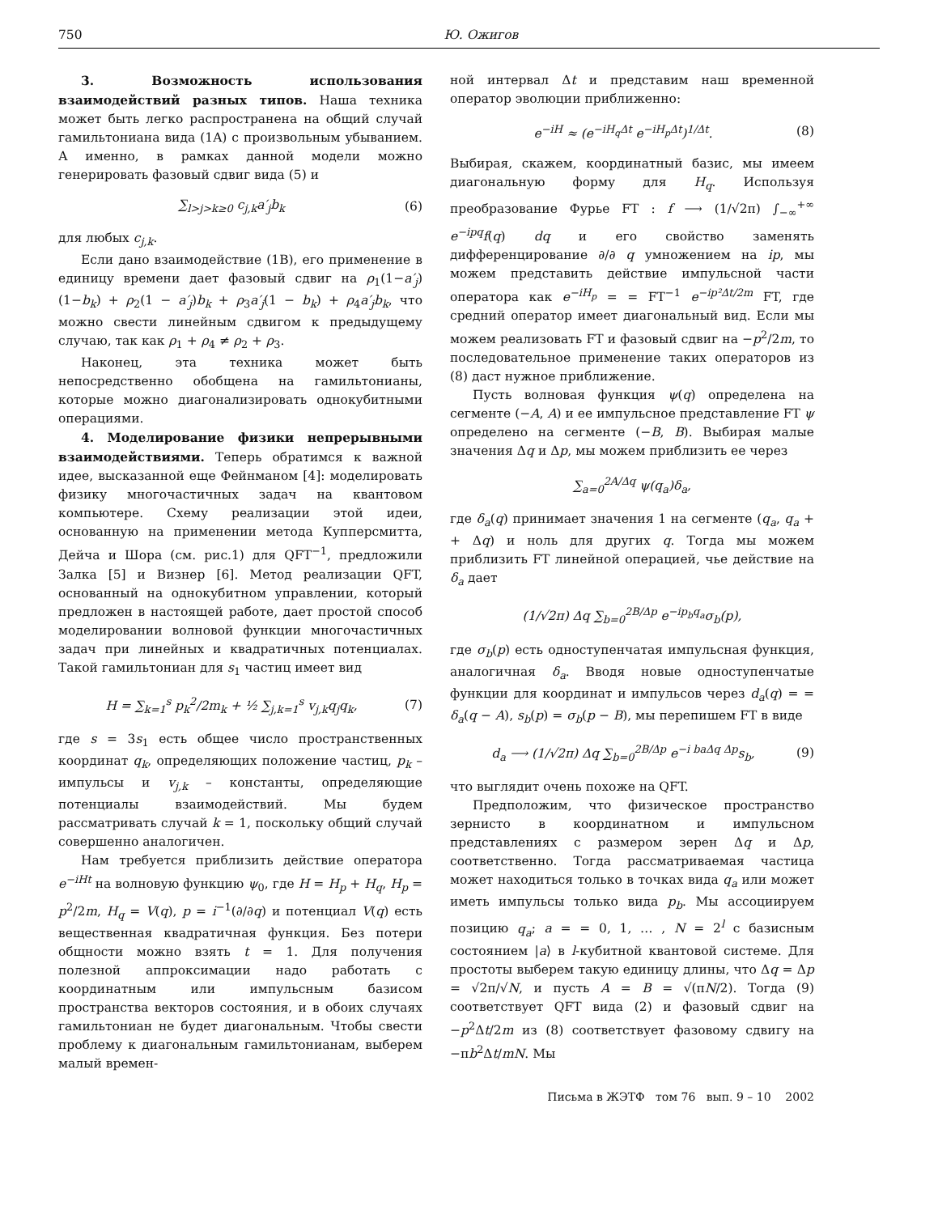750 Ю. Ожигов
3. Возможность использования взаимодействий разных типов. Наша техника может быть легко распространена на общий случай гамильтониана вида (1A) с произвольным убыванием. А именно, в рамках данной модели можно генерировать фазовый сдвиг вида (5) и
∑<sub>l>j>k≥0</sub> c<sub>j,k</sub>a′<sub>j</sub>b<sub>k</sub> (6)
для любых c<sub>j,k</sub>.
Если дано взаимодействие (1B), его применение в единицу времени дает фазовый сдвиг на ρ<sub>1</sub>(1−a′<sub>j</sub>)(1−b<sub>k</sub>) + ρ<sub>2</sub>(1 − a′<sub>j</sub>)b<sub>k</sub> + ρ<sub>3</sub>a′<sub>j</sub>(1 − b<sub>k</sub>) + ρ<sub>4</sub>a′<sub>j</sub>b<sub>k</sub>, что можно свести линейным сдвигом к предыдущему случаю, так как ρ<sub>1</sub> + ρ<sub>4</sub> ≠ ρ<sub>2</sub> + ρ<sub>3</sub>.
Наконец, эта техника может быть непосредственно обобщена на гамильтонианы, которые можно диагонализировать однокубитными операциями.
4. Моделирование физики непрерывными взаимодействиями. Теперь обратимся к важной идее, высказанной еще Фейнманом [4]: моделировать физику многочастичных задач на квантовом компьютере. Схему реализации этой идеи, основанную на применении метода Купперсмитта, Дейча и Шора (см. рис.1) для QFT<sup>−1</sup>, предложили Залка [5] и Визнер [6]. Метод реализации QFT, основанный на однокубитном управлении, который предложен в настоящей работе, дает простой способ моделировании волновой функции многочастичных задач при линейных и квадратичных потенциалах. Такой гамильтониан для s<sub>1</sub> частиц имеет вид
H = ∑<sub>k=1</sub><sup>s</sup> p<sub>k</sub><sup>2</sup>/2m<sub>k</sub> + ½ ∑<sub>j,k=1</sub><sup>s</sup> v<sub>j,k</sub>q<sub>j</sub>q<sub>k</sub>, (7)
где s = 3s<sub>1</sub> есть общее число пространственных координат q<sub>k</sub>, определяющих положение частиц, p<sub>k</sub> – импульсы и v<sub>j,k</sub> – константы, определяющие потенциалы взаимодействий. Мы будем рассматривать случай k = 1, поскольку общий случай совершенно аналогичен.
Нам требуется приблизить действие оператора e<sup>−iHt</sup> на волновую функцию ψ<sub>0</sub>, где H = H<sub>p</sub> + H<sub>q</sub>, H<sub>p</sub> = p<sup>2</sup>/2m, H<sub>q</sub> = V(q), p = i<sup>−1</sup>(∂/∂q) и потенциал V(q) есть вещественная квадратичная функция. Без потери общности можно взять t = 1. Для получения полезной аппроксимации надо работать с координатным или импульсным базисом пространства векторов состояния, и в обоих случаях гамильтониан не будет диагональным. Чтобы свести проблему к диагональным гамильтонианам, выберем малый времен-
ной интервал Δt и представим наш временной оператор эволюции приближенно:
e<sup>−iH</sup> ≈ (e<sup>−iH<sub>q</sub>Δt</sup> e<sup>−iH<sub>p</sub>Δt</sup>)<sup>1/Δt</sup>. (8)
Выбирая, скажем, координатный базис, мы имеем диагональную форму для H<sub>q</sub>. Используя преобразование Фурье FT : f ⟶ (1/√2π) ∫<sub>−∞</sub><sup>+∞</sup> e<sup>−ipq</sup>f(q) dq и его свойство заменять дифференцирование ∂/∂ q умножением на ip, мы можем представить действие импульсной части оператора как e<sup>−iH<sub>p</sub></sup> = = FT<sup>−1</sup> e<sup>−ip²Δt/2m</sup> FT, где средний оператор имеет диагональный вид. Если мы можем реализовать FT и фазовый сдвиг на −p<sup>2</sup>/2m, то последовательное применение таких операторов из (8) даст нужное приближение.
Пусть волновая функция ψ(q) определена на сегменте (−A, A) и ее импульсное представление FT ψ определено на сегменте (−B, B). Выбирая малые значения Δq и Δp, мы можем приблизить ее через
∑<sub>a=0</sub><sup>2A/Δq</sup> ψ(q<sub>a</sub>)δ<sub>a</sub>,
где δ<sub>a</sub>(q) принимает значения 1 на сегменте (q<sub>a</sub>, q<sub>a</sub> + + Δq) и ноль для других q. Тогда мы можем приблизить FT линейной операцией, чье действие на δ<sub>a</sub> дает
(1/√2π) Δq ∑<sub>b=0</sub><sup>2B/Δp</sup> e<sup>−ip<sub>b</sub>q<sub>a</sub></sup>σ<sub>b</sub>(p),
где σ<sub>b</sub>(p) есть одноступенчатая импульсная функция, аналогичная δ<sub>a</sub>. Вводя новые одноступенчатые функции для координат и импульсов через d<sub>a</sub>(q) = = δ<sub>a</sub>(q − A), s<sub>b</sub>(p) = σ<sub>b</sub>(p − B), мы перепишем FT в виде
d<sub>a</sub> ⟶ (1/√2π) Δq ∑<sub>b=0</sub><sup>2B/Δp</sup> e<sup>−i baΔq Δp</sup>s<sub>b</sub>, (9)
что выглядит очень похоже на QFT.
Предположим, что физическое пространство зернисто в координатном и импульсном представлениях с размером зерен Δq и Δp, соответственно. Тогда рассматриваемая частица может находиться только в точках вида q<sub>a</sub> или может иметь импульсы только вида p<sub>b</sub>. Мы ассоциируем позицию q<sub>a</sub>; a = = 0, 1, … , N = 2<sup>l</sup> с базисным состоянием |a⟩ в l-кубитной квантовой системе. Для простоты выберем такую единицу длины, что Δq = Δp = √2π/√N, и пусть A = B = √(πN/2). Тогда (9) соответствует QFT вида (2) и фазовый сдвиг на −p<sup>2</sup>Δt/2m из (8) соответствует фазовому сдвигу на −πb<sup>2</sup>Δt/mN. Мы
Письма в ЖЭТФ том 76 вып. 9 – 10 2002